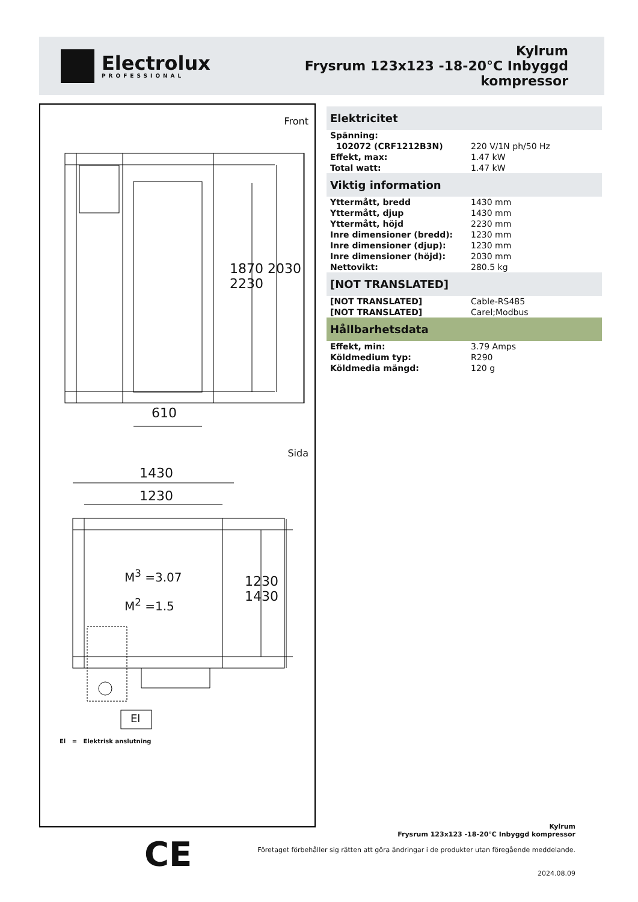Electrolux
PROFESSIONAL
Kylrum
Frysrum 123x123 -18-20°C Inbyggd
kompressor
Front
610
1870 2030 2230
Sida
1430
1230
M<sup>3</sup> =3.07
M<sup>2</sup> =1.5
1230 1430
El
El = Elektrisk anslutning
Elektricitet
| Spänning: | |
| 102072 (CRF1212B3N) | 220 V/1N ph/50 Hz |
| Effekt, max: | 1.47 kW |
| Total watt: | 1.47 kW |
Viktig information
| Yttermått, bredd | 1430 mm |
| Yttermått, djup | 1430 mm |
| Yttermått, höjd | 2230 mm |
| Inre dimensioner (bredd): | 1230 mm |
| Inre dimensioner (djup): | 1230 mm |
| Inre dimensioner (höjd): | 2030 mm |
| Nettovikt: | 280.5 kg |
[NOT TRANSLATED]
| [NOT TRANSLATED] | Cable-RS485 |
| [NOT TRANSLATED] | Carel;Modbus |
Hållbarhetsdata
| Effekt, min: | 3.79 Amps |
| Köldmedium typ: | R290 |
| Köldmedia mängd: | 120 g |
CE
Kylrum
Frysrum 123x123 -18-20°C Inbyggd kompressor
Företaget förbehåller sig rätten att göra ändringar i de produkter utan föregående meddelande.
2024.08.09